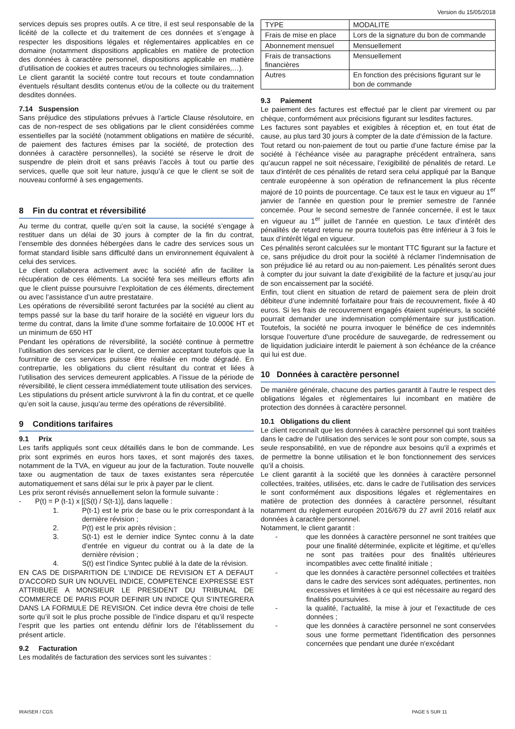Version du 15/05/2018
services depuis ses propres outils. A ce titre, il est seul responsable de la licéité de la collecte et du traitement de ces données et s’engage à respecter les dispositions légales et réglementaires applicables en ce domaine (notamment dispositions applicables en matière de protection des données à caractère personnel, dispositions applicable en matière d’utilisation de cookies et autres traceurs ou technologies similaires,…).
Le client garantit la société contre tout recours et toute condamnation éventuels résultant desdits contenus et/ou de la collecte ou du traitement desdites données.
7.14 Suspension
Sans préjudice des stipulations prévues à l’article Clause résolutoire, en cas de non-respect de ses obligations par le client considérées comme essentielles par la société (notamment obligations en matière de sécurité, de paiement des factures émises par la société, de protection des données à caractère personnelles), la société se réserve le droit de suspendre de plein droit et sans préavis l’accès à tout ou partie des services, quelle que soit leur nature, jusqu’à ce que le client se soit de nouveau conformé à ses engagements.
8 Fin du contrat et réversibilité
Au terme du contrat, quelle qu’en soit la cause, la société s’engage à restituer dans un délai de 30 jours à compter de la fin du contrat, l’ensemble des données hébergées dans le cadre des services sous un format standard lisible sans difficulté dans un environnement équivalent à celui des services.
Le client collaborera activement avec la société afin de faciliter la récupération de ces éléments. La société fera ses meilleurs efforts afin que le client puisse poursuivre l’exploitation de ces éléments, directement ou avec l’assistance d’un autre prestataire.
Les opérations de réversibilité seront facturées par la société au client au temps passé sur la base du tarif horaire de la société en vigueur lors du terme du contrat, dans la limite d’une somme forfaitaire de 10.000€ HT et un minimum de 650 HT
Pendant les opérations de réversibilité, la société continue à permettre l’utilisation des services par le client, ce dernier acceptant toutefois que la fourniture de ces services puisse être réalisée en mode dégradé. En contrepartie, les obligations du client résultant du contrat et liées à l’utilisation des services demeurent applicables. A l’issue de la période de réversibilité, le client cessera immédiatement toute utilisation des services.
Les stipulations du présent article survivront à la fin du contrat, et ce quelle qu’en soit la cause, jusqu’au terme des opérations de réversibilité.
9 Conditions tarifaires
9.1 Prix
Les tarifs appliqués sont ceux détaillés dans le bon de commande. Les prix sont exprimés en euros hors taxes, et sont majorés des taxes, notamment de la TVA, en vigueur au jour de la facturation. Toute nouvelle taxe ou augmentation de taux de taxes existantes sera répercutée automatiquement et sans délai sur le prix à payer par le client.
Les prix seront révisés annuellement selon la formule suivante :
- P(t) = P (t-1) x [(S(t) / S(t-1)], dans laquelle :
1. P(t-1) est le prix de base ou le prix correspondant à la dernière révision ;
2. P(t) est le prix après révision ;
3. S(t-1) est le dernier indice Syntec connu à la date d’entrée en vigueur du contrat ou à la date de la dernière révision ;
4. S(t) est l’indice Syntec publié à la date de la révision.
EN CAS DE DISPARITION DE L’INDICE DE REVISION ET A DEFAUT D’ACCORD SUR UN NOUVEL INDICE, COMPETENCE EXPRESSE EST ATTRIBUEE A MONSIEUR LE PRESIDENT DU TRIBUNAL DE COMMERCE DE PARIS POUR DEFINIR UN INDICE QUI S’INTEGRERA DANS LA FORMULE DE REVISION. Cet indice devra être choisi de telle sorte qu’il soit le plus proche possible de l’indice disparu et qu’il respecte l’esprit que les parties ont entendu définir lors de l’établissement du présent article.
9.2 Facturation
Les modalités de facturation des services sont les suivantes :
| TYPE | MODALITE |
| Frais de mise en place | Lors de la signature du bon de commande |
| Abonnement mensuel | Mensuellement |
| Frais de transactions financières | Mensuellement |
| Autres | En fonction des précisions figurant sur le bon de commande |
9.3 Paiement
Le paiement des factures est effectué par le client par virement ou par chèque, conformément aux précisions figurant sur lesdites factures.
Les factures sont payables et exigibles à réception et, en tout état de cause, au plus tard 30 jours à compter de la date d’émission de la facture.
Tout retard ou non-paiement de tout ou partie d’une facture émise par la société à l’échéance visée au paragraphe précédent entraînera, sans qu’aucun rappel ne soit nécessaire, l’exigibilité de pénalités de retard. Le taux d'intérêt de ces pénalités de retard sera celui appliqué par la Banque centrale européenne à son opération de refinancement la plus récente majoré de 10 points de pourcentage. Ce taux est le taux en vigueur au 1<sup>er</sup> janvier de l'année en question pour le premier semestre de l'année concernée. Pour le second semestre de l'année concernée, il est le taux en vigueur au 1<sup>er</sup> juillet de l'année en question. Le taux d’intérêt des pénalités de retard retenu ne pourra toutefois pas être inférieur à 3 fois le taux d’intérêt légal en vigueur.
Ces pénalités seront calculées sur le montant TTC figurant sur la facture et ce, sans préjudice du droit pour la société à réclamer l’indemnisation de son préjudice lié au retard ou au non-paiement. Les pénalités seront dues à compter du jour suivant la date d’exigibilité de la facture et jusqu’au jour de son encaissement par la société.
Enfin, tout client en situation de retard de paiement sera de plein droit débiteur d’une indemnité forfaitaire pour frais de recouvrement, fixée à 40 euros. Si les frais de recouvrement engagés étaient supérieurs, la société pourrait demander une indemnisation complémentaire sur justification. Toutefois, la société ne pourra invoquer le bénéfice de ces indemnités lorsque l'ouverture d'une procédure de sauvegarde, de redressement ou de liquidation judiciaire interdit le paiement à son échéance de la créance qui lui est due.
10 Données à caractère personnel
De manière générale, chacune des parties garantit à l’autre le respect des obligations légales et règlementaires lui incombant en matière de protection des données à caractère personnel.
10.1 Obligations du client
Le client reconnaît que les données à caractère personnel qui sont traitées dans le cadre de l’utilisation des services le sont pour son compte, sous sa seule responsabilité, en vue de répondre aux besoins qu’il a exprimés et de permettre la bonne utilisation et le bon fonctionnement des services qu’il a choisis.
Le client garantit à la société que les données à caractère personnel collectées, traitées, utilisées, etc. dans le cadre de l’utilisation des services le sont conformément aux dispositions légales et réglementaires en matière de protection des données à caractère personnel, résultant notamment du règlement européen 2016/679 du 27 avril 2016 relatif aux données à caractère personnel.
Notamment, le client garantit :
- que les données à caractère personnel ne sont traitées que pour une finalité déterminée, explicite et légitime, et qu’elles ne sont pas traitées pour des finalités ultérieures incompatibles avec cette finalité initiale ;
- que les données à caractère personnel collectées et traitées dans le cadre des services sont adéquates, pertinentes, non excessives et limitées à ce qui est nécessaire au regard des finalités poursuivies.
- la qualité, l’actualité, la mise à jour et l’exactitude de ces données ;
- que les données à caractère personnel ne sont conservées sous une forme permettant l'identification des personnes concernées que pendant une durée n'excédant
IRAISER / CGS PAGE 5 SUR 11